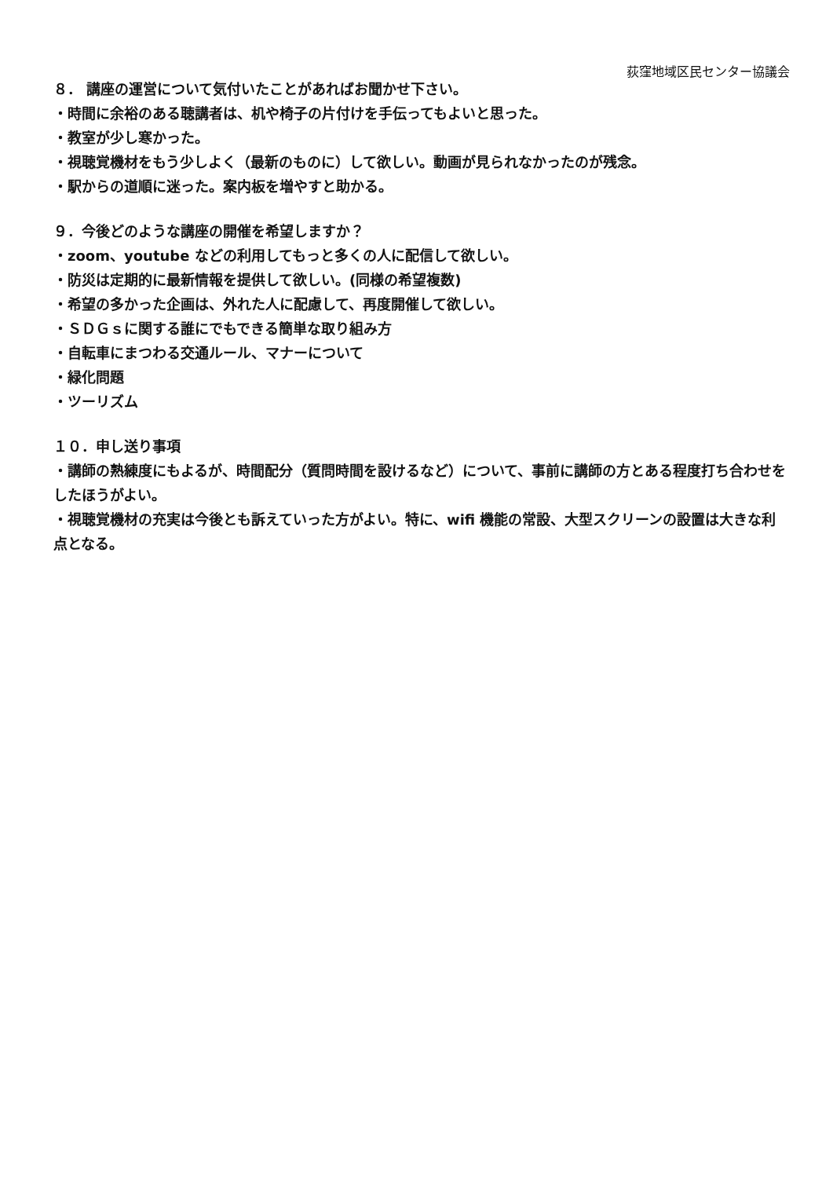荻窪地域区民センター協議会
８． 講座の運営について気付いたことがあればお聞かせ下さい。
・時間に余裕のある聴講者は、机や椅子の片付けを手伝ってもよいと思った。
・教室が少し寒かった。
・視聴覚機材をもう少しよく（最新のものに）して欲しい。動画が見られなかったのが残念。
・駅からの道順に迷った。案内板を増やすと助かる。
９．今後どのような講座の開催を希望しますか？
・zoom、youtube などの利用してもっと多くの人に配信して欲しい。
・防災は定期的に最新情報を提供して欲しい。(同様の希望複数)
・希望の多かった企画は、外れた人に配慮して、再度開催して欲しい。
・ＳＤＧｓに関する誰にでもできる簡単な取り組み方
・自転車にまつわる交通ルール、マナーについて
・緑化問題
・ツーリズム
１０．申し送り事項
・講師の熟練度にもよるが、時間配分（質問時間を設けるなど）について、事前に講師の方とある程度打ち合わせをしたほうがよい。
・視聴覚機材の充実は今後とも訴えていった方がよい。特に、wifi 機能の常設、大型スクリーンの設置は大きな利点となる。